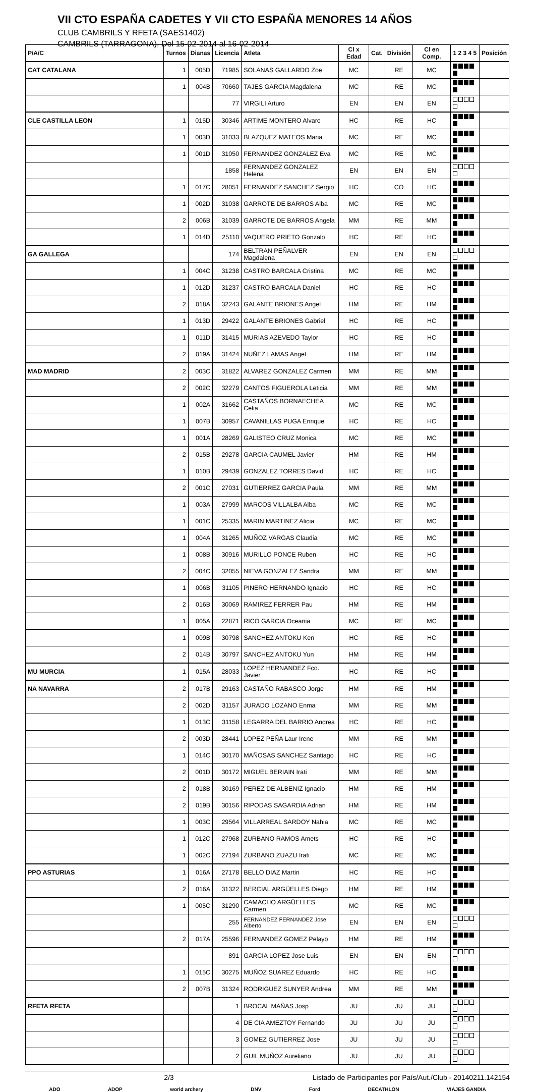VII CTO ESPAÑA CADETES Y VII CTO ESPAÑA MENORES 14 AÑOS
CLUB CAMBRILS Y RFETA (SAES1402)
CAMBRILS (TARRAGONA), Del 15-02-2014 al 16-02-2014
| P/A/C | Turnos | Dianas | Licencia | Atleta | Cl x Edad | Cat. | División | Cl en Comp. | 1 2 3 4 5 | Posición |
| --- | --- | --- | --- | --- | --- | --- | --- | --- | --- | --- |
| CAT CATALANA | 1 | 005D | 71985 | SOLANAS GALLARDO Zoe | MC | | RE | MC | | |
| | 1 | 004B | 70660 | TAJES GARCIA Magdalena | MC | | RE | MC | | |
| | | | 77 | VIRGILI Arturo | EN | | EN | EN | | |
| CLE CASTILLA LEON | 1 | 015D | 30346 | ARTIME MONTERO Alvaro | HC | | RE | HC | | |
| | 1 | 003D | 31033 | BLAZQUEZ MATEOS Maria | MC | | RE | MC | | |
| | 1 | 001D | 31050 | FERNANDEZ GONZALEZ Eva | MC | | RE | MC | | |
| | | | 1858 | FERNANDEZ GONZALEZ Helena | EN | | EN | EN | | |
| | 1 | 017C | 28051 | FERNANDEZ SANCHEZ Sergio | HC | | CO | HC | | |
| | 1 | 002D | 31038 | GARROTE DE BARROS Alba | MC | | RE | MC | | |
| | 2 | 006B | 31039 | GARROTE DE BARROS Angela | MM | | RE | MM | | |
| | 1 | 014D | 25110 | VAQUERO PRIETO Gonzalo | HC | | RE | HC | | |
| GA GALLEGA | | | 174 | BELTRAN PEÑALVER Magdalena | EN | | EN | EN | | |
| | 1 | 004C | 31238 | CASTRO BARCALA Cristina | MC | | RE | MC | | |
| | 1 | 012D | 31237 | CASTRO BARCALA Daniel | HC | | RE | HC | | |
| | 2 | 018A | 32243 | GALANTE BRIONES Angel | HM | | RE | HM | | |
| | 1 | 013D | 29422 | GALANTE BRIONES Gabriel | HC | | RE | HC | | |
| | 1 | 011D | 31415 | MURIAS AZEVEDO Taylor | HC | | RE | HC | | |
| | 2 | 019A | 31424 | NUÑEZ LAMAS Angel | HM | | RE | HM | | |
| MAD MADRID | 2 | 003C | 31822 | ALVAREZ GONZALEZ Carmen | MM | | RE | MM | | |
| | 2 | 002C | 32279 | CANTOS FIGUEROLA Leticia | MM | | RE | MM | | |
| | 1 | 002A | 31662 | CASTAÑOS BORNAECHEA Celia | MC | | RE | MC | | |
| | 1 | 007B | 30957 | CAVANILLAS PUGA Enrique | HC | | RE | HC | | |
| | 1 | 001A | 28269 | GALISTEO CRUZ Monica | MC | | RE | MC | | |
| | 2 | 015B | 29278 | GARCIA CAUMEL Javier | HM | | RE | HM | | |
| | 1 | 010B | 29439 | GONZALEZ TORRES David | HC | | RE | HC | | |
| | 2 | 001C | 27031 | GUTIERREZ GARCIA Paula | MM | | RE | MM | | |
| | 1 | 003A | 27999 | MARCOS VILLALBA Alba | MC | | RE | MC | | |
| | 1 | 001C | 25335 | MARIN MARTINEZ Alicia | MC | | RE | MC | | |
| | 1 | 004A | 31265 | MUÑOZ VARGAS Claudia | MC | | RE | MC | | |
| | 1 | 008B | 30916 | MURILLO PONCE Ruben | HC | | RE | HC | | |
| | 2 | 004C | 32055 | NIEVA GONZALEZ Sandra | MM | | RE | MM | | |
| | 1 | 006B | 31105 | PINERO HERNANDO Ignacio | HC | | RE | HC | | |
| | 2 | 016B | 30069 | RAMIREZ FERRER Pau | HM | | RE | HM | | |
| | 1 | 005A | 22871 | RICO GARCIA Oceania | MC | | RE | MC | | |
| | 1 | 009B | 30798 | SANCHEZ ANTOKU Ken | HC | | RE | HC | | |
| | 2 | 014B | 30797 | SANCHEZ ANTOKU Yun | HM | | RE | HM | | |
| MU MURCIA | 1 | 015A | 28033 | LOPEZ HERNANDEZ Fco. Javier | HC | | RE | HC | | |
| NA NAVARRA | 2 | 017B | 29163 | CASTAÑO RABASCO Jorge | HM | | RE | HM | | |
| | 2 | 002D | 31157 | JURADO LOZANO Enma | MM | | RE | MM | | |
| | 1 | 013C | 31158 | LEGARRA DEL BARRIO Andrea | HC | | RE | HC | | |
| | 2 | 003D | 28441 | LOPEZ PEÑA Laur Irene | MM | | RE | MM | | |
| | 1 | 014C | 30170 | MAÑOSAS SANCHEZ Santiago | HC | | RE | HC | | |
| | 2 | 001D | 30172 | MIGUEL BERIAIN Irati | MM | | RE | MM | | |
| | 2 | 018B | 30169 | PEREZ DE ALBENIZ Ignacio | HM | | RE | HM | | |
| | 2 | 019B | 30156 | RIPODAS SAGARDIA Adrian | HM | | RE | HM | | |
| | 1 | 003C | 29564 | VILLARREAL SARDOY Nahia | MC | | RE | MC | | |
| | 1 | 012C | 27968 | ZURBANO RAMOS Amets | HC | | RE | HC | | |
| | 1 | 002C | 27194 | ZURBANO ZUAZU Irati | MC | | RE | MC | | |
| PPO ASTURIAS | 1 | 016A | 27178 | BELLO DIAZ Martin | HC | | RE | HC | | |
| | 2 | 016A | 31322 | BERCIAL ARGÜELLES Diego | HM | | RE | HM | | |
| | 1 | 005C | 31290 | CAMACHO ARGÜELLES Carmen | MC | | RE | MC | | |
| | | | 255 | FERNANDEZ FERNANDEZ Jose Alberto | EN | | EN | EN | | |
| | 2 | 017A | 25596 | FERNANDEZ GOMEZ Pelayo | HM | | RE | HM | | |
| | | | 891 | GARCIA LOPEZ Jose Luis | EN | | EN | EN | | |
| | 1 | 015C | 30275 | MUÑOZ SUAREZ Eduardo | HC | | RE | HC | | |
| | 2 | 007B | 31324 | RODRIGUEZ SUNYER Andrea | MM | | RE | MM | | |
| RFETA RFETA | | | 1 | BROCAL MAÑAS Josp | JU | | JU | JU | | |
| | | | 4 | DE CIA AMEZTOY Fernando | JU | | JU | JU | | |
| | | | 3 | GOMEZ GUTIERREZ Jose | JU | | JU | JU | | |
| | | | 2 | GUIL MUÑOZ Aureliano | JU | | JU | JU | | |
2/3 Listado de Participantes por País/Aut./Club - 20140211.142154
ADO ADOP world archery DNV Ford DECATHLON VIAJES GANDIA